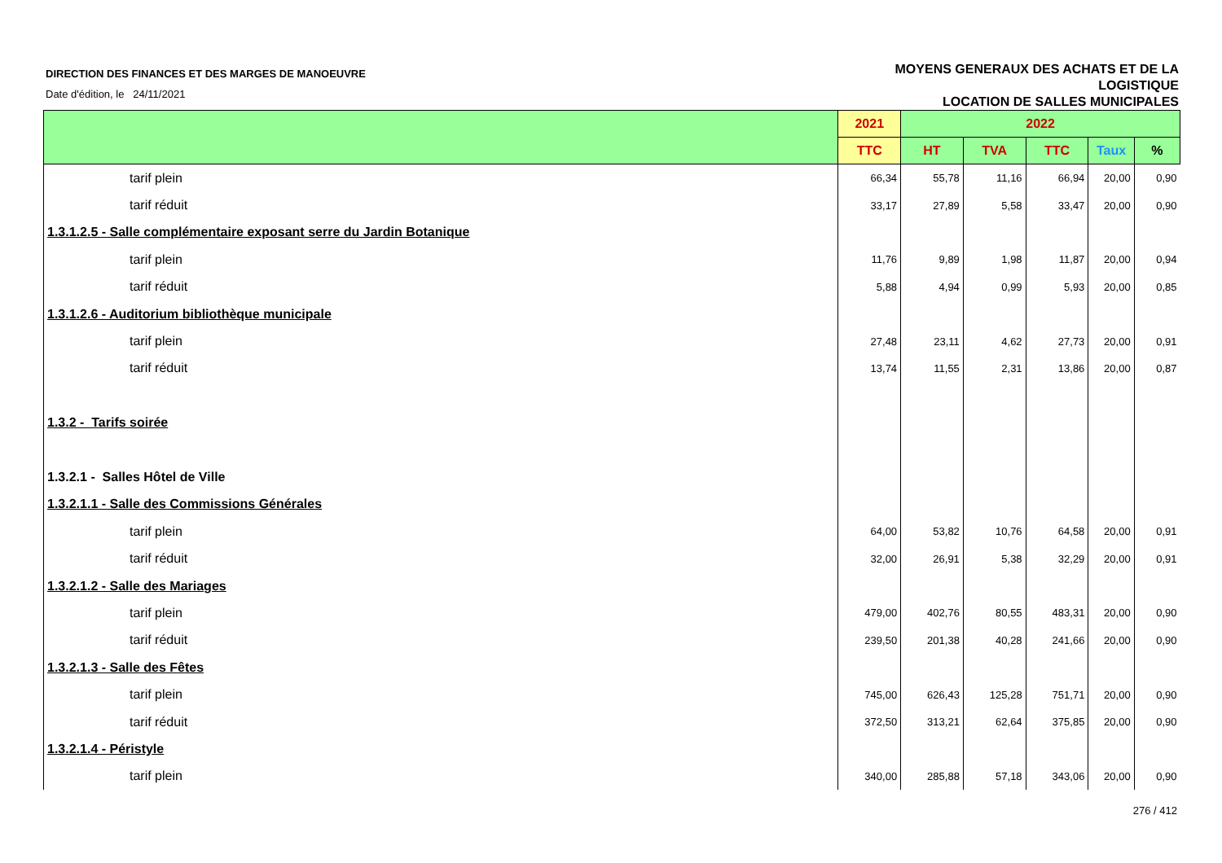DIRECTION DES FINANCES ET DES MARGES DE MANOEUVRE
Date d'édition, le 24/11/2021
MOYENS GENERAUX DES ACHATS ET DE LA
LOGISTIQUE
LOCATION DE SALLES MUNICIPALES
| | 2021 | 2022 | | | | |
| --- | --- | --- | --- | --- | --- | --- |
| | TTC | HT | TVA | TTC | Taux | % |
| tarif plein | 66,34 | 55,78 | 11,16 | 66,94 | 20,00 | 0,90 |
| tarif réduit | 33,17 | 27,89 | 5,58 | 33,47 | 20,00 | 0,90 |
| 1.3.1.2.5 - Salle complémentaire exposant serre du Jardin Botanique | | | | | | |
| tarif plein | 11,76 | 9,89 | 1,98 | 11,87 | 20,00 | 0,94 |
| tarif réduit | 5,88 | 4,94 | 0,99 | 5,93 | 20,00 | 0,85 |
| 1.3.1.2.6 - Auditorium bibliothèque municipale | | | | | | |
| tarif plein | 27,48 | 23,11 | 4,62 | 27,73 | 20,00 | 0,91 |
| tarif réduit | 13,74 | 11,55 | 2,31 | 13,86 | 20,00 | 0,87 |
| 1.3.2 - Tarifs soirée | | | | | | |
| 1.3.2.1 - Salles Hôtel de Ville | | | | | | |
| 1.3.2.1.1 - Salle des Commissions Générales | | | | | | |
| tarif plein | 64,00 | 53,82 | 10,76 | 64,58 | 20,00 | 0,91 |
| tarif réduit | 32,00 | 26,91 | 5,38 | 32,29 | 20,00 | 0,91 |
| 1.3.2.1.2 - Salle des Mariages | | | | | | |
| tarif plein | 479,00 | 402,76 | 80,55 | 483,31 | 20,00 | 0,90 |
| tarif réduit | 239,50 | 201,38 | 40,28 | 241,66 | 20,00 | 0,90 |
| 1.3.2.1.3 - Salle des Fêtes | | | | | | |
| tarif plein | 745,00 | 626,43 | 125,28 | 751,71 | 20,00 | 0,90 |
| tarif réduit | 372,50 | 313,21 | 62,64 | 375,85 | 20,00 | 0,90 |
| 1.3.2.1.4 - Péristyle | | | | | | |
| tarif plein | 340,00 | 285,88 | 57,18 | 343,06 | 20,00 | 0,90 |
276 / 412